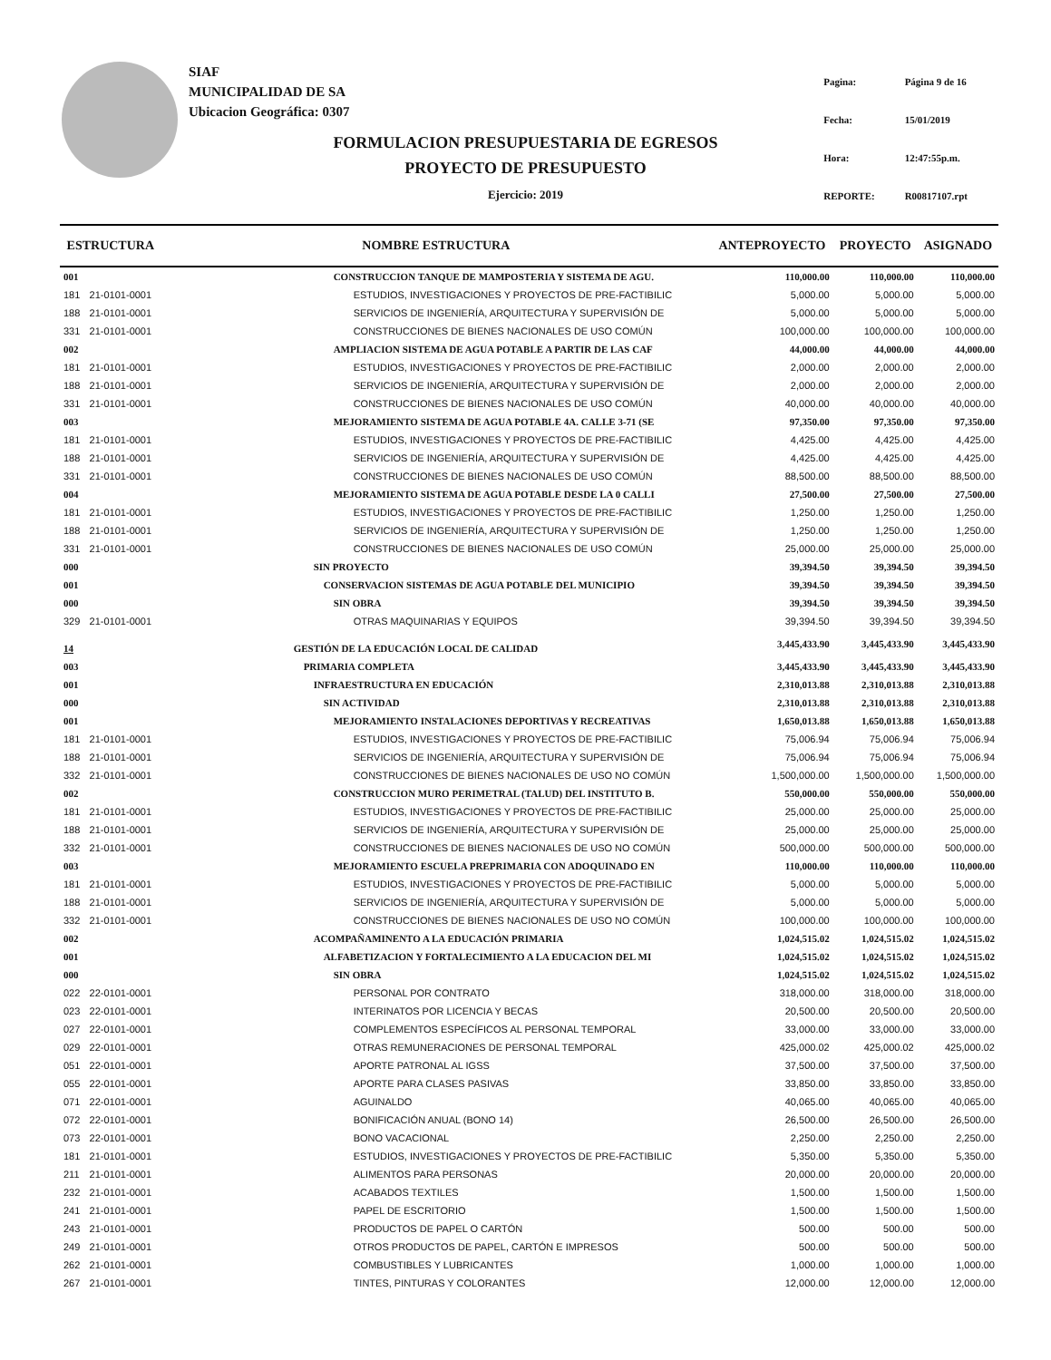SIAF
MUNICIPALIDAD DE SA
Ubicacion Geográfica: 0307
| Pagina: | Página 9 de 16 |
| Fecha: | 15/01/2019 |
| Hora: | 12:47:55p.m. |
| REPORTE: | R00817107.rpt |
FORMULACION PRESUPUESTARIA DE EGRESOS
PROYECTO DE PRESUPUESTO
Ejercicio: 2019
| ESTRUCTURA | | NOMBRE ESTRUCTURA | ANTEPROYECTO | PROYECTO | ASIGNADO |
| --- | --- | --- | --- | --- | --- |
| 001 | | CONSTRUCCION TANQUE DE MAMPOSTERIA Y SISTEMA DE AGU. | 110,000.00 | 110,000.00 | 110,000.00 |
| 181 | 21-0101-0001 | ESTUDIOS, INVESTIGACIONES Y PROYECTOS DE PRE-FACTIBILIC | 5,000.00 | 5,000.00 | 5,000.00 |
| 188 | 21-0101-0001 | SERVICIOS DE INGENIERÍA, ARQUITECTURA Y SUPERVISIÓN DE | 5,000.00 | 5,000.00 | 5,000.00 |
| 331 | 21-0101-0001 | CONSTRUCCIONES DE BIENES NACIONALES DE USO COMÚN | 100,000.00 | 100,000.00 | 100,000.00 |
| 002 | | AMPLIACION SISTEMA DE AGUA POTABLE A PARTIR DE LAS CAF | 44,000.00 | 44,000.00 | 44,000.00 |
| 181 | 21-0101-0001 | ESTUDIOS, INVESTIGACIONES Y PROYECTOS DE PRE-FACTIBILIC | 2,000.00 | 2,000.00 | 2,000.00 |
| 188 | 21-0101-0001 | SERVICIOS DE INGENIERÍA, ARQUITECTURA Y SUPERVISIÓN DE | 2,000.00 | 2,000.00 | 2,000.00 |
| 331 | 21-0101-0001 | CONSTRUCCIONES DE BIENES NACIONALES DE USO COMÚN | 40,000.00 | 40,000.00 | 40,000.00 |
| 003 | | MEJORAMIENTO SISTEMA DE AGUA POTABLE 4A. CALLE 3-71 (SE | 97,350.00 | 97,350.00 | 97,350.00 |
| 181 | 21-0101-0001 | ESTUDIOS, INVESTIGACIONES Y PROYECTOS DE PRE-FACTIBILIC | 4,425.00 | 4,425.00 | 4,425.00 |
| 188 | 21-0101-0001 | SERVICIOS DE INGENIERÍA, ARQUITECTURA Y SUPERVISIÓN DE | 4,425.00 | 4,425.00 | 4,425.00 |
| 331 | 21-0101-0001 | CONSTRUCCIONES DE BIENES NACIONALES DE USO COMÚN | 88,500.00 | 88,500.00 | 88,500.00 |
| 004 | | MEJORAMIENTO SISTEMA DE AGUA POTABLE DESDE LA 0 CALLI | 27,500.00 | 27,500.00 | 27,500.00 |
| 181 | 21-0101-0001 | ESTUDIOS, INVESTIGACIONES Y PROYECTOS DE PRE-FACTIBILIC | 1,250.00 | 1,250.00 | 1,250.00 |
| 188 | 21-0101-0001 | SERVICIOS DE INGENIERÍA, ARQUITECTURA Y SUPERVISIÓN DE | 1,250.00 | 1,250.00 | 1,250.00 |
| 331 | 21-0101-0001 | CONSTRUCCIONES DE BIENES NACIONALES DE USO COMÚN | 25,000.00 | 25,000.00 | 25,000.00 |
| 000 | | SIN PROYECTO | 39,394.50 | 39,394.50 | 39,394.50 |
| 001 | | CONSERVACION SISTEMAS DE AGUA POTABLE DEL MUNICIPIO | 39,394.50 | 39,394.50 | 39,394.50 |
| 000 | | SIN OBRA | 39,394.50 | 39,394.50 | 39,394.50 |
| 329 | 21-0101-0001 | OTRAS MAQUINARIAS Y EQUIPOS | 39,394.50 | 39,394.50 | 39,394.50 |
| 14 | | GESTIÓN DE LA EDUCACIÓN LOCAL DE CALIDAD | 3,445,433.90 | 3,445,433.90 | 3,445,433.90 |
| 003 | | PRIMARIA COMPLETA | 3,445,433.90 | 3,445,433.90 | 3,445,433.90 |
| 001 | | INFRAESTRUCTURA EN EDUCACIÓN | 2,310,013.88 | 2,310,013.88 | 2,310,013.88 |
| 000 | | SIN ACTIVIDAD | 2,310,013.88 | 2,310,013.88 | 2,310,013.88 |
| 001 | | MEJORAMIENTO INSTALACIONES DEPORTIVAS Y RECREATIVAS | 1,650,013.88 | 1,650,013.88 | 1,650,013.88 |
| 181 | 21-0101-0001 | ESTUDIOS, INVESTIGACIONES Y PROYECTOS DE PRE-FACTIBILIC | 75,006.94 | 75,006.94 | 75,006.94 |
| 188 | 21-0101-0001 | SERVICIOS DE INGENIERÍA, ARQUITECTURA Y SUPERVISIÓN DE | 75,006.94 | 75,006.94 | 75,006.94 |
| 332 | 21-0101-0001 | CONSTRUCCIONES DE BIENES NACIONALES DE USO NO COMÚN | 1,500,000.00 | 1,500,000.00 | 1,500,000.00 |
| 002 | | CONSTRUCCION MURO PERIMETRAL (TALUD) DEL INSTITUTO B. | 550,000.00 | 550,000.00 | 550,000.00 |
| 181 | 21-0101-0001 | ESTUDIOS, INVESTIGACIONES Y PROYECTOS DE PRE-FACTIBILIC | 25,000.00 | 25,000.00 | 25,000.00 |
| 188 | 21-0101-0001 | SERVICIOS DE INGENIERÍA, ARQUITECTURA Y SUPERVISIÓN DE | 25,000.00 | 25,000.00 | 25,000.00 |
| 332 | 21-0101-0001 | CONSTRUCCIONES DE BIENES NACIONALES DE USO NO COMÚN | 500,000.00 | 500,000.00 | 500,000.00 |
| 003 | | MEJORAMIENTO ESCUELA PREPRIMARIA CON ADOQUINADO EN | 110,000.00 | 110,000.00 | 110,000.00 |
| 181 | 21-0101-0001 | ESTUDIOS, INVESTIGACIONES Y PROYECTOS DE PRE-FACTIBILIC | 5,000.00 | 5,000.00 | 5,000.00 |
| 188 | 21-0101-0001 | SERVICIOS DE INGENIERÍA, ARQUITECTURA Y SUPERVISIÓN DE | 5,000.00 | 5,000.00 | 5,000.00 |
| 332 | 21-0101-0001 | CONSTRUCCIONES DE BIENES NACIONALES DE USO NO COMÚN | 100,000.00 | 100,000.00 | 100,000.00 |
| 002 | | ACOMPAÑAMINENTO A LA EDUCACIÓN PRIMARIA | 1,024,515.02 | 1,024,515.02 | 1,024,515.02 |
| 001 | | ALFABETIZACION Y FORTALECIMIENTO A LA EDUCACION DEL MI | 1,024,515.02 | 1,024,515.02 | 1,024,515.02 |
| 000 | | SIN OBRA | 1,024,515.02 | 1,024,515.02 | 1,024,515.02 |
| 022 | 22-0101-0001 | PERSONAL POR CONTRATO | 318,000.00 | 318,000.00 | 318,000.00 |
| 023 | 22-0101-0001 | INTERINATOS POR LICENCIA Y BECAS | 20,500.00 | 20,500.00 | 20,500.00 |
| 027 | 22-0101-0001 | COMPLEMENTOS ESPECÍFICOS AL PERSONAL TEMPORAL | 33,000.00 | 33,000.00 | 33,000.00 |
| 029 | 22-0101-0001 | OTRAS REMUNERACIONES DE PERSONAL TEMPORAL | 425,000.02 | 425,000.02 | 425,000.02 |
| 051 | 22-0101-0001 | APORTE PATRONAL AL IGSS | 37,500.00 | 37,500.00 | 37,500.00 |
| 055 | 22-0101-0001 | APORTE PARA CLASES PASIVAS | 33,850.00 | 33,850.00 | 33,850.00 |
| 071 | 22-0101-0001 | AGUINALDO | 40,065.00 | 40,065.00 | 40,065.00 |
| 072 | 22-0101-0001 | BONIFICACIÓN ANUAL (BONO 14) | 26,500.00 | 26,500.00 | 26,500.00 |
| 073 | 22-0101-0001 | BONO VACACIONAL | 2,250.00 | 2,250.00 | 2,250.00 |
| 181 | 21-0101-0001 | ESTUDIOS, INVESTIGACIONES Y PROYECTOS DE PRE-FACTIBILIC | 5,350.00 | 5,350.00 | 5,350.00 |
| 211 | 21-0101-0001 | ALIMENTOS PARA PERSONAS | 20,000.00 | 20,000.00 | 20,000.00 |
| 232 | 21-0101-0001 | ACABADOS TEXTILES | 1,500.00 | 1,500.00 | 1,500.00 |
| 241 | 21-0101-0001 | PAPEL DE ESCRITORIO | 1,500.00 | 1,500.00 | 1,500.00 |
| 243 | 21-0101-0001 | PRODUCTOS DE PAPEL O CARTÓN | 500.00 | 500.00 | 500.00 |
| 249 | 21-0101-0001 | OTROS PRODUCTOS DE PAPEL, CARTÓN E IMPRESOS | 500.00 | 500.00 | 500.00 |
| 262 | 21-0101-0001 | COMBUSTIBLES Y LUBRICANTES | 1,000.00 | 1,000.00 | 1,000.00 |
| 267 | 21-0101-0001 | TINTES, PINTURAS Y COLORANTES | 12,000.00 | 12,000.00 | 12,000.00 |